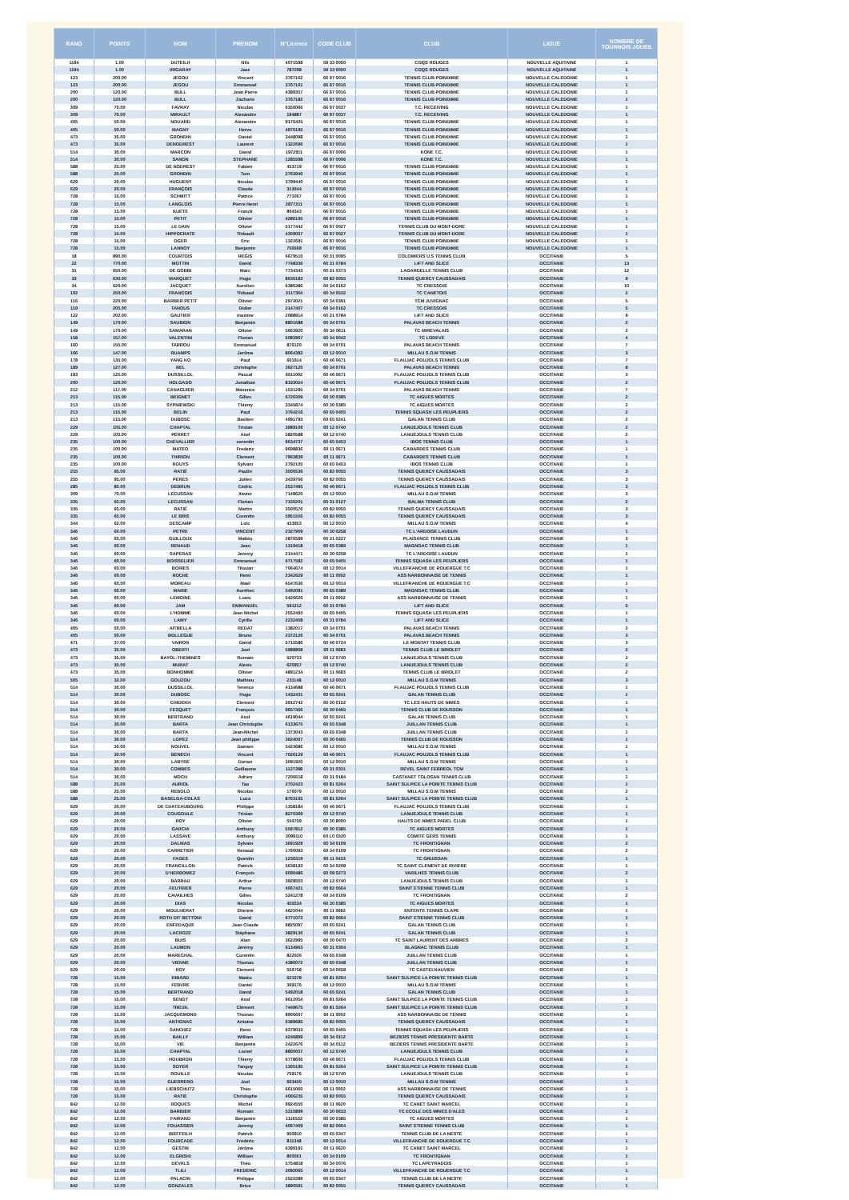| RANG | POINTS | NOM | PRENOM | N°Licence | CODE CLUB | CLUB | LIGUE | NOMBRE DE TOURNOIS JOUES |
| --- | --- | --- | --- | --- | --- | --- | --- | --- |
| 1194 | 1.00 | DUTEILH | Nils | 4071598 | 59 33 0050 | COQS ROUGES | NOUVELLE AQUITAINE | 1 |
| 1194 | 1.00 | IRIGARAY | Jazz | 787298 | 59 33 0050 | COQS ROUGES | NOUVELLE AQUITAINE | 1 |
| 123 | 200.00 | JEGOU | Vincent | 3767162 | 66 97 0016 | TENNIS CLUB POINDIMIE | NOUVELLE CALEDONIE | 1 |
| 123 | 200.00 | JEGOU | Emmanuel | 3767161 | 66 97 0016 | TENNIS CLUB POINDIMIE | NOUVELLE CALEDONIE | 1 |
| 200 | 120.00 | BULL | Jean Pierre | 4389357 | 66 97 0016 | TENNIS CLUB POINDIMIE | NOUVELLE CALEDONIE | 1 |
| 200 | 120.00 | BULL | Zacharie | 3767182 | 66 97 0016 | TENNIS CLUB POINDIMIE | NOUVELLE CALEDONIE | 1 |
| 309 | 70.00 | FAVRAY | Nicolas | 6356066 | 66 97 0037 | T.C. RECEIVING | NOUVELLE CALEDONIE | 1 |
| 309 | 70.00 | MIRAULT | Alexandre | 194887 | 66 97 0037 | T.C. RECEIVING | NOUVELLE CALEDONIE | 1 |
| 405 | 50.00 | NOUARD | Alexandre | 9176425 | 66 97 0016 | TENNIS CLUB POINDIMIE | NOUVELLE CALEDONIE | 1 |
| 405 | 50.00 | MAGNY | Herve | 4976195 | 66 97 0016 | TENNIS CLUB POINDIMIE | NOUVELLE CALEDONIE | 1 |
| 473 | 35.00 | GRONDIN | Daniel | 3448098 | 66 97 0016 | TENNIS CLUB POINDIMIE | NOUVELLE CALEDONIE | 1 |
| 473 | 35.00 | DENODREST | Laurent | 1322696 | 66 97 0016 | TENNIS CLUB POINDIMIE | NOUVELLE CALEDONIE | 1 |
| 514 | 30.00 | MARCON | David | 1972911 | 66 97 0006 | KONE T.C. | NOUVELLE CALEDONIE | 1 |
| 514 | 30.00 | SANON | STEPHANE | 1285598 | 66 97 0006 | KONE T.C. | NOUVELLE CALEDONIE | 1 |
| 588 | 25.00 | DE NODREST | Fabien | 453719 | 66 97 0016 | TENNIS CLUB POINDIMIE | NOUVELLE CALEDONIE | 1 |
| 588 | 25.00 | GRONDIN | Tom | 2763940 | 66 97 0016 | TENNIS CLUB POINDIMIE | NOUVELLE CALEDONIE | 1 |
| 629 | 20.00 | HUGUENY | Nicolas | 3799440 | 66 97 0016 | TENNIS CLUB POINDIMIE | NOUVELLE CALEDONIE | 1 |
| 629 | 20.00 | FRANÇOIS | Claude | 313044 | 66 97 0016 | TENNIS CLUB POINDIMIE | NOUVELLE CALEDONIE | 1 |
| 728 | 15.00 | SCHMITT | Patrice | 771067 | 66 97 0016 | TENNIS CLUB POINDIMIE | NOUVELLE CALEDONIE | 1 |
| 728 | 15.00 | LANGLOIS | Pierre Henri | 2877211 | 66 97 0016 | TENNIS CLUB POINDIMIE | NOUVELLE CALEDONIE | 1 |
| 728 | 15.00 | KUETE | Franck | 804343 | 66 97 0016 | TENNIS CLUB POINDIMIE | NOUVELLE CALEDONIE | 1 |
| 728 | 15.00 | PETIT | Olivier | 4286195 | 66 97 0016 | TENNIS CLUB POINDIMIE | NOUVELLE CALEDONIE | 1 |
| 728 | 15.00 | LE DAIN | Olivier | 5177442 | 66 97 0027 | TENNIS CLUB DU MONT-DORE | NOUVELLE CALEDONIE | 1 |
| 728 | 15.00 | HIPPOCRATE | Thibault | 4309057 | 66 97 0027 | TENNIS CLUB DU MONT-DORE | NOUVELLE CALEDONIE | 1 |
| 728 | 15.00 | OGER | Eric | 1322691 | 66 97 0016 | TENNIS CLUB POINDIMIE | NOUVELLE CALEDONIE | 1 |
| 728 | 15.00 | LANNOY | Benjamin | 756568 | 66 97 0016 | TENNIS CLUB POINDIMIE | NOUVELLE CALEDONIE | 1 |
| 18 | 890.00 | COURTOIS | REGIS | 6679510 | 60 31 0095 | COLOMIERS U.S TENNIS CLUB | OCCITANIE | 5 |
| 22 | 770.00 | MOTTIN | David | 7748336 | 60 31 0784 | LIFT AND SLICE | OCCITANIE | 13 |
| 31 | 650.00 | DE GOBBI | Marc | 7734343 | 60 31 0373 | LAGARDELLE TENNIS CLUB | OCCITANIE | 12 |
| 33 | 630.00 | MARQUET | Hugo | 8636183 | 60 82 0055 | TENNIS QUERCY CAUSSADAIS | OCCITANIE | 9 |
| 34 | 620.00 | JACQUET | Aurelien | 6386386 | 60 34 0162 | TC CRESSOIS | OCCITANIE | 10 |
| 102 | 250.00 | FRANCOIS | Thibaud | 3117304 | 60 34 0532 | TC CANETOIS | OCCITANIE | 2 |
| 116 | 220.00 | BARBER PETIT | Olivier | 2974021 | 60 34 0391 | TCM JUVIGNAC | OCCITANIE | 5 |
| 119 | 205.00 | TANOUS | Didier | 2147407 | 60 34 0162 | TC CRESSOIS | OCCITANIE | 5 |
| 122 | 202.00 | GAUTIER | maxime | 2088914 | 60 31 0784 | LIFT AND SLICE | OCCITANIE | 9 |
| 149 | 170.00 | SAUBION | Benjamin | 8801688 | 60 34 0701 | PALAVAS BEACH TENNIS | OCCITANIE | 2 |
| 149 | 170.00 | SAMARAN | Olivier | 5663920 | 60 34 0611 | TC MIREVALAIS | OCCITANIE | 2 |
| 158 | 157.00 | VALENTINI | Florian | 5083967 | 60 34 0042 | TC LODEVE | OCCITANIE | 4 |
| 160 | 155.00 | TARROU | Emmanuel | 876120 | 60 34 0701 | PALAVAS BEACH TENNIS | OCCITANIE | 7 |
| 166 | 147.00 | RUAMPS | Jerôme | 8064382 | 60 12 0010 | MILLAU S.O.M TENNIS | OCCITANIE | 3 |
| 178 | 135.00 | YANG KO | Paul | 601914 | 60 46 0671 | FLAUJAC POUJOLS TENNIS CLUB | OCCITANIE | 7 |
| 189 | 127.00 | BEL | christophe | 3627120 | 60 34 0701 | PALAVAS BEACH TENNIS | OCCITANIE | 8 |
| 193 | 125.00 | DUSSILLOL | Pascal | 6611002 | 60 46 0671 | FLAUJAC POUJOLS TENNIS CLUB | OCCITANIE | 3 |
| 200 | 120.00 | HOLGADO | Jonathan | 8193024 | 60 46 0671 | FLAUJAC POUJOLS TENNIS CLUB | OCCITANIE | 2 |
| 212 | 117.00 | CANAGUIER | Maxence | 1531295 | 60 34 0701 | PALAVAS BEACH TENNIS | OCCITANIE | 7 |
| 213 | 115.00 | BEIGNET | Gilles | 6726309 | 60 30 0385 | TC AIGUES MORTES | OCCITANIE | 2 |
| 213 | 115.00 | SYPNIEWSKI | Thierry | 3345874 | 60 30 0385 | TC AIGUES MORTES | OCCITANIE | 2 |
| 213 | 115.00 | BELIN | Paul | 3764216 | 60 65 0405 | TENNIS SQUASH LES PEUPLIERS | OCCITANIE | 2 |
| 213 | 115.00 | DUBOSC | Bastien | 4991793 | 60 65 0241 | GALAN TENNIS CLUB | OCCITANIE | 2 |
| 229 | 105.00 | CHAPTAL | Tristan | 3989169 | 60 12 0740 | LANUEJOULS TENNIS CLUB | OCCITANIE | 2 |
| 229 | 105.00 | PERRET | Axel | 5820588 | 60 12 0740 | LANUEJOULS TENNIS CLUB | OCCITANIE | 2 |
| 235 | 100.00 | CHEVALLIER | corentin | 9634737 | 60 65 0453 | IBOS TENNIS CLUB | OCCITANIE | 1 |
| 235 | 100.00 | MATEO | Frederic | 9698836 | 60 11 0671 | CABARDES TENNIS CLUB | OCCITANIE | 1 |
| 235 | 100.00 | THIRION | Clement | 7963839 | 60 11 0671 | CABARDES TENNIS CLUB | OCCITANIE | 1 |
| 235 | 100.00 | ROUYS | Sylvain | 2792105 | 60 65 0453 | IBOS TENNIS CLUB | OCCITANIE | 1 |
| 255 | 95.00 | RATIÉ | Paulin | 3500536 | 60 82 0055 | TENNIS QUERCY CAUSSADAIS | OCCITANIE | 3 |
| 255 | 95.00 | PERES | Julien | 3439766 | 60 82 0055 | TENNIS QUERCY CAUSSADAIS | OCCITANIE | 3 |
| 285 | 80.00 | DEBRUN | Cédric | 2537495 | 60 46 0671 | FLAUJAC POUJOLS TENNIS CLUB | OCCITANIE | 3 |
| 309 | 70.00 | LECUSSAN | Xavier | 7149620 | 60 12 0010 | MILLAU S.O.M TENNIS | OCCITANIE | 3 |
| 335 | 65.00 | LECUSSAN | Florian | 7150201 | 60 31 0127 | BALMA TENNIS CLUB | OCCITANIE | 2 |
| 335 | 65.00 | RATIÉ | Martin | 3500576 | 60 82 0055 | TENNIS QUERCY CAUSSADAIS | OCCITANIE | 3 |
| 335 | 65.00 | LE BRIS | Corentin | 5951556 | 60 82 0055 | TENNIS QUERCY CAUSSADAIS | OCCITANIE | 3 |
| 344 | 62.00 | DESCAMP | Loic | 433953 | 60 12 0010 | MILLAU S.O.M TENNIS | OCCITANIE | 4 |
| 346 | 60.00 | PETRE | VINCENT | 2327909 | 60 30 0258 | TC L'ARDOISE LAUDUN | OCCITANIE | 1 |
| 346 | 60.00 | GUILLOUX | Mattéo | 2876599 | 60 31 0227 | PLAISANCE TENNIS CLUB | OCCITANIE | 3 |
| 346 | 60.00 | RENAUD | Jean | 1319418 | 60 65 0389 | MAGNOAC TENNIS CLUB | OCCITANIE | 1 |
| 346 | 60.00 | SAPERAS | Jeremy | 2144471 | 60 30 0258 | TC L'ARDOISE LAUDUN | OCCITANIE | 1 |
| 346 | 60.00 | BOISSELIER | Emmanuel | 6717582 | 60 65 0405 | TENNIS SQUASH LES PEUPLIERS | OCCITANIE | 1 |
| 346 | 60.00 | BORIES | Titouan | 7064674 | 60 12 0014 | VILLEFRANCHE DE ROUERGUE T.C | OCCITANIE | 1 |
| 346 | 60.00 | ROCHE | Remi | 2342629 | 60 11 0002 | ASS NARBONNAISE DE TENNIS | OCCITANIE | 1 |
| 346 | 60.00 | MOREAU | Maël | 6547636 | 60 12 0014 | VILLEFRANCHE DE ROUERGUE T.C | OCCITANIE | 1 |
| 346 | 60.00 | MARIE | Aurélien | 5492091 | 60 65 0389 | MAGNOAC TENNIS CLUB | OCCITANIE | 1 |
| 346 | 60.00 | LEMOINE | Louis | 5426626 | 60 11 0002 | ASS NARBONNAISE DE TENNIS | OCCITANIE | 1 |
| 346 | 60.00 | JAM | EMMANUEL | 591212 | 60 31 0784 | LIFT AND SLICE | OCCITANIE | 5 |
| 346 | 60.00 | L'HOMME | Jean Michel | 2552493 | 60 65 0405 | TENNIS SQUASH LES PEUPLIERS | OCCITANIE | 1 |
| 346 | 60.00 | LAMY | Cyrille | 2232408 | 60 31 0784 | LIFT AND SLICE | OCCITANIE | 1 |
| 405 | 50.00 | AITBELLA | REDAT | 1382017 | 60 34 0701 | PALAVAS BEACH TENNIS | OCCITANIE | 2 |
| 405 | 50.00 | BOLLEGUE | Bruno | 2372126 | 60 34 0701 | PALAVAS BEACH TENNIS | OCCITANIE | 3 |
| 471 | 37.00 | VAIRON | David | 5715586 | 60 46 0724 | LE MONTAT TENNIS CLUB | OCCITANIE | 3 |
| 473 | 35.00 | OBERTI | Joel | 5988808 | 60 11 0683 | TENNIS CLUB LE BRIOLET | OCCITANIE | 2 |
| 473 | 35.00 | BAYOL-THEMINES | Romain | 620733 | 60 12 0740 | LANUEJOULS TENNIS CLUB | OCCITANIE | 2 |
| 473 | 35.00 | MURAT | Alexis | 620957 | 60 12 0740 | LANUEJOULS TENNIS CLUB | OCCITANIE | 2 |
| 473 | 35.00 | BONHOMME | Olivier | 4891234 | 60 11 0683 | TENNIS CLUB LE BRIOLET | OCCITANIE | 2 |
| 505 | 32.00 | GOUZOU | Mathieu | 231148 | 60 12 0010 | MILLAU S.O.M TENNIS | OCCITANIE | 3 |
| 514 | 30.00 | DUSSILLOL | Terence | 4134688 | 60 46 0671 | FLAUJAC POUJOLS TENNIS CLUB | OCCITANIE | 1 |
| 514 | 30.00 | DUBOSC | Hugo | 1432431 | 60 65 0241 | GALAN TENNIS CLUB | OCCITANIE | 1 |
| 514 | 30.00 | CHIDEKH | Clement | 3912742 | 60 30 0152 | TC LES HAUTS DE NIMES | OCCITANIE | 1 |
| 514 | 30.00 | FESQUET | François | 9657366 | 60 30 0465 | TENNIS CLUB DE ROUSSON | OCCITANIE | 1 |
| 514 | 30.00 | BERTRAND | Axel | 4619044 | 60 65 0241 | GALAN TENNIS CLUB | OCCITANIE | 1 |
| 514 | 30.00 | BARTA | Jean Christophe | 6133675 | 60 65 0348 | JUILLAN TENNIS CLUB | OCCITANIE | 1 |
| 514 | 30.00 | BARTA | Jean-Michel | 1373043 | 60 65 0348 | JUILLAN TENNIS CLUB | OCCITANIE | 1 |
| 514 | 30.00 | LOPEZ | Jean philippe | 3624067 | 60 30 0465 | TENNIS CLUB DE ROUSSON | OCCITANIE | 1 |
| 514 | 30.00 | NOUVEL | Damien | 5423686 | 60 12 0010 | MILLAU S.O.M TENNIS | OCCITANIE | 1 |
| 514 | 30.00 | BENECH | Vincent | 7026129 | 60 46 0671 | FLAUJAC POUJOLS TENNIS CLUB | OCCITANIE | 1 |
| 514 | 30.00 | LABYRE | Dorian | 3091920 | 60 12 0010 | MILLAU S.O.M TENNIS | OCCITANIE | 1 |
| 514 | 30.00 | COMBES | Guillaume | 1127288 | 60 31 0331 | REVEL SAINT FERREOL TCM | OCCITANIE | 1 |
| 514 | 30.00 | MOCH | Adrien | 7206618 | 60 31 0184 | CASTANET TOLOSAN TENNIS CLUB | OCCITANIE | 1 |
| 588 | 25.00 | AURIOL | Tao | 2702423 | 60 81 0264 | SAINT SULPICE LA POINTE TENNIS CLUB | OCCITANIE | 1 |
| 588 | 25.00 | REBOLO | Nicolas | 176079 | 60 12 0010 | MILLAU S.O.M TENNIS | OCCITANIE | 2 |
| 588 | 25.00 | BASELGA-COLAS | Luca | 8763165 | 60 81 0264 | SAINT SULPICE LA POINTE TENNIS CLUB | OCCITANIE | 1 |
| 629 | 20.00 | DE CHATEAUBOURG | Philippe | 1358184 | 60 46 0671 | FLAUJAC POUJOLS TENNIS CLUB | OCCITANIE | 1 |
| 629 | 20.00 | COUGOULE | Tristan | 8270369 | 60 12 0740 | LANUEJOULS TENNIS CLUB | OCCITANIE | 1 |
| 629 | 20.00 | ROY | Olivier | 556759 | 60 30 8000 | HAUTS DE NIMES PADEL CLUB | OCCITANIE | 1 |
| 629 | 20.00 | GARCIA | Anthony | 5597812 | 60 30 0385 | TC AIGUES MORTES | OCCITANIE | 1 |
| 629 | 20.00 | LASSAVE | Anthony | 3099110 | 60 L0 0320 | COMITE GERS TENNIS | OCCITANIE | 1 |
| 629 | 20.00 | DALMAS | Sylvain | 3691929 | 60 34 0109 | TC FRONTIGNAN | OCCITANIE | 2 |
| 629 | 20.00 | CARRETIER | Renaud | 1760093 | 60 34 0109 | TC FRONTIGNAN | OCCITANIE | 2 |
| 629 | 20.00 | FAGES | Quentin | 1236319 | 60 11 0433 | TC GRUISSAN | OCCITANIE | 1 |
| 629 | 20.00 | FRANCILLON | Patrick | 5638193 | 60 34 0208 | TC SAINT CLEMENT DE RIVIERE | OCCITANIE | 1 |
| 629 | 20.00 | D'HERBOMEZ | François | 6090486 | 60 09 0273 | VARILHES TENNIS CLUB | OCCITANIE | 2 |
| 629 | 20.00 | BARRAU | Arthur | 3928503 | 60 12 0740 | LANUEJOULS TENNIS CLUB | OCCITANIE | 1 |
| 629 | 20.00 | FEUTRIER | Pierre | 4067421 | 60 82 0664 | SAINT ETIENNE TENNIS CLUB | OCCITANIE | 1 |
| 629 | 20.00 | CAVAILHES | Gilles | 5241278 | 60 34 0109 | TC FRONTIGNAN | OCCITANIE | 2 |
| 629 | 20.00 | DIAS | Nicolas | 455534 | 60 30 0385 | TC AIGUES MORTES | OCCITANIE | 1 |
| 629 | 20.00 | MOULHERAT | Etienne | 4625044 | 60 11 0692 | ENTENTE TENNIS CLAPE | OCCITANIE | 1 |
| 629 | 20.00 | ROTH DIT BETTONI | David | 6771073 | 60 82 0664 | SAINT ETIENNE TENNIS CLUB | OCCITANIE | 1 |
| 629 | 20.00 | ENFEDAQUE | Jean Claude | 9825097 | 60 65 0241 | GALAN TENNIS CLUB | OCCITANIE | 1 |
| 629 | 20.00 | LACROZE | Stéphane | 3829136 | 60 65 0241 | GALAN TENNIS CLUB | OCCITANIE | 1 |
| 629 | 20.00 | BUIS | Alan | 3622995 | 60 30 0470 | TC SAINT LAURENT DES ARBRES | OCCITANIE | 2 |
| 629 | 20.00 | LAUMON | Jérémy | 6134963 | 60 31 0304 | BLAGNAC TENNIS CLUB | OCCITANIE | 1 |
| 629 | 20.00 | MARECHAL | Corentin | 822026 | 60 65 0348 | JUILLAN TENNIS CLUB | OCCITANIE | 1 |
| 629 | 20.00 | VIENNE | Thomas | 4386072 | 60 65 0348 | JUILLAN TENNIS CLUB | OCCITANIE | 1 |
| 629 | 20.00 | ROY | Clement | 556758 | 60 34 0658 | TC CASTELNAUVIEN | OCCITANIE | 1 |
| 728 | 15.00 | RIBARD | Matéo | 621578 | 60 81 0264 | SAINT SULPICE LA POINTE TENNIS CLUB | OCCITANIE | 1 |
| 728 | 15.00 | FEBVRE | Daniel | 369176 | 60 12 0010 | MILLAU S.O.M TENNIS | OCCITANIE | 1 |
| 728 | 15.00 | BERTRAND | David | 5492018 | 60 65 0241 | GALAN TENNIS CLUB | OCCITANIE | 1 |
| 728 | 15.00 | SENOT | Axel | 9612054 | 60 81 0264 | SAINT SULPICE LA POINTE TENNIS CLUB | OCCITANIE | 1 |
| 728 | 15.00 | TREUIL | Clément | 7449675 | 60 81 0264 | SAINT SULPICE LA POINTE TENNIS CLUB | OCCITANIE | 1 |
| 728 | 15.00 | JACQUEMOND | Thomas | 8906667 | 60 11 0002 | ASS NARBONNAISE DE TENNIS | OCCITANIE | 1 |
| 728 | 15.00 | ANTIGNAC | Antoine | 6389685 | 60 82 0055 | TENNIS QUERCY CAUSSADAIS | OCCITANIE | 1 |
| 728 | 15.00 | SANCHEZ | Remi | 6379033 | 60 65 0405 | TENNIS SQUASH LES PEUPLIERS | OCCITANIE | 1 |
| 728 | 15.00 | BAILLY | William | 4246899 | 60 34 0112 | BEZIERS TENNIS PRESIDENTE BARTE | OCCITANIE | 1 |
| 728 | 15.00 | VIE | Benjamin | 2422676 | 60 34 0112 | BEZIERS TENNIS PRESIDENTE BARTE | OCCITANIE | 1 |
| 728 | 15.00 | CHAPTAL | Lionel | 8800057 | 60 12 0740 | LANUEJOULS TENNIS CLUB | OCCITANIE | 1 |
| 728 | 15.00 | HOUBRON | Thierry | 6778606 | 60 46 0671 | FLAUJAC POUJOLS TENNIS CLUB | OCCITANIE | 1 |
| 728 | 15.00 | SOYER | Tanguy | 1305195 | 60 81 0264 | SAINT SULPICE LA POINTE TENNIS CLUB | OCCITANIE | 1 |
| 728 | 15.00 | ROUILLE | Nicolas | 759176 | 60 12 0740 | LANUEJOULS TENNIS CLUB | OCCITANIE | 1 |
| 728 | 15.00 | GUERRERO | Joel | 663450 | 60 12 0010 | MILLAU S.O.M TENNIS | OCCITANIE | 1 |
| 728 | 15.00 | LIEBSCHUTZ | Théo | 6615060 | 60 11 0002 | ASS NARBONNAISE DE TENNIS | OCCITANIE | 1 |
| 728 | 15.00 | RATIE | Christophe | 4066235 | 60 82 0055 | TENNIS QUERCY CAUSSADAIS | OCCITANIE | 1 |
| 842 | 12.00 | ROQUES | Michel | 9924550 | 60 11 0620 | TC CANET SAINT MARCEL | OCCITANIE | 1 |
| 842 | 12.00 | BARBIER | Romain | 5310899 | 60 30 0633 | TC ECOLE DES MINES D'ALES | OCCITANIE | 1 |
| 842 | 12.00 | FAIRAND | Benjamin | 1116532 | 60 30 0385 | TC AIGUES MORTES | OCCITANIE | 1 |
| 842 | 12.00 | FOUASSIER | Jeremy | 4067409 | 60 82 0664 | SAINT ETIENNE TENNIS CLUB | OCCITANIE | 1 |
| 842 | 12.00 | BIEFFEILH | Patrick | 950910 | 60 65 0347 | TENNIS CLUB DE LA NESTE | OCCITANIE | 1 |
| 842 | 12.00 | FOURCADE | Frédéric | 811348 | 60 12 0014 | VILLEFRANCHE DE ROUERGUE T.C | OCCITANIE | 1 |
| 842 | 12.00 | GESTIN | Jérôme | 6399191 | 60 11 0620 | TC CANET SAINT MARCEL | OCCITANIE | 1 |
| 842 | 12.00 | ELGRISHI | William | 800061 | 60 34 0109 | TC FRONTIGNAN | OCCITANIE | 1 |
| 842 | 12.00 | DEVALS | Théo | 5754818 | 60 34 0076 | TC LAPEYRADOIS | OCCITANIE | 1 |
| 842 | 12.00 | TLILI | FREDERIC | 3092065 | 60 12 0014 | VILLEFRANCHE DE ROUERGUE T.C | OCCITANIE | 1 |
| 842 | 12.00 | PALACIN | Philippe | 2522289 | 60 65 0347 | TENNIS CLUB DE LA NESTE | OCCITANIE | 1 |
| 842 | 12.00 | GONZALES | Brice | 3890591 | 60 82 0055 | TENNIS QUERCY CAUSSADAIS | OCCITANIE | 1 |